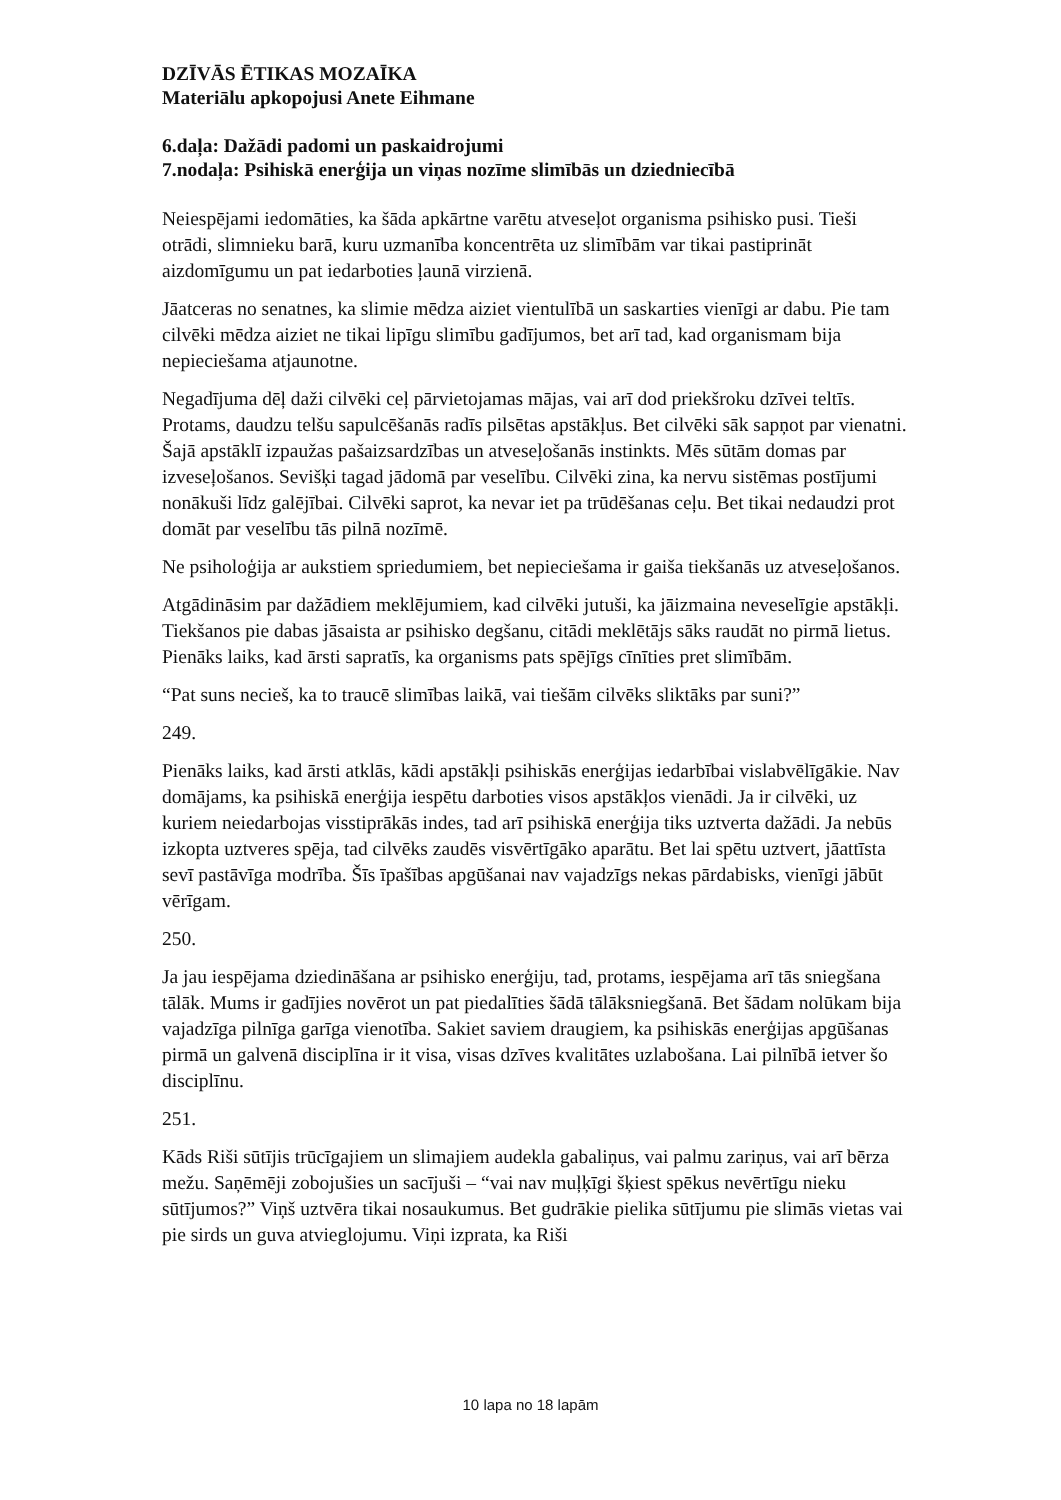DZĪVĀS ĒTIKAS MOZAĪKA
Materiālu apkopojusi Anete Eihmane
6.daļa: Dažādi padomi un paskaidrojumi
7.nodaļa: Psihiskā enerģija un viņas nozīme slimībās un dziedniecībā
Neiespējami iedomāties, ka šāda apkārtne varētu atveseļot organisma psihisko pusi. Tieši otrādi, slimnieku barā, kuru uzmanība koncentrēta uz slimībām var tikai pastiprināt aizdomīgumu un pat iedarboties ļaunā virzienā.
Jāatceras no senatnes, ka slimie mēdza aiziet vientulībā un saskarties vienīgi ar dabu. Pie tam cilvēki mēdza aiziet ne tikai lipīgu slimību gadījumos, bet arī tad, kad organismam bija nepieciešama atjaunotne.
Negadījuma dēļ daži cilvēki ceļ pārvietojamas mājas, vai arī dod priekšroku dzīvei teltīs. Protams, daudzu telšu sapulcēšanās radīs pilsētas apstākļus. Bet cilvēki sāk sapņot par vienatni. Šajā apstāklī izpaužas pašaizsardzības un atveseļošanās instinkts. Mēs sūtām domas par izveseļošanos. Sevišķi tagad jādomā par veselību. Cilvēki zina, ka nervu sistēmas postījumi nonākuši līdz galējībai. Cilvēki saprot, ka nevar iet pa trūdēšanas ceļu. Bet tikai nedaudzi prot domāt par veselību tās pilnā nozīmē.
Ne psiholoģija ar aukstiem spriedumiem, bet nepieciešama ir gaiša tiekšanās uz atveseļošanos.
Atgādināsim par dažādiem meklējumiem, kad cilvēki jutuši, ka jāizmaina neveselīgie apstākļi. Tiekšanos pie dabas jāsaista ar psihisko degšanu, citādi meklētājs sāks raudāt no pirmā lietus. Pienāks laiks, kad ārsti sapratīs, ka organisms pats spējīgs cīnīties pret slimībām.
“Pat suns necieš, ka to traucē slimības laikā, vai tiešām cilvēks sliktāks par suni?”
249.
Pienāks laiks, kad ārsti atklās, kādi apstākļi psihiskās enerģijas iedarbībai vislabvēlīgākie. Nav domājams, ka psihiskā enerģija iespētu darboties visos apstākļos vienādi. Ja ir cilvēki, uz kuriem neiedarbojas visstiprākās indes, tad arī psihiskā enerģija tiks uztverta dažādi. Ja nebūs izkopta uztveres spēja, tad cilvēks zaudēs visvērtīgāko aparātu. Bet lai spētu uztvert, jāattīsta sevī pastāvīga modrība. Šīs īpašības apgūšanai nav vajadzīgs nekas pārdabisks, vienīgi jābūt vērīgam.
250.
Ja jau iespējama dziedināšana ar psihisko enerģiju, tad, protams, iespējama arī tās sniegšana tālāk. Mums ir gadījies novērot un pat piedalīties šādā tālāksniegšanā. Bet šādam nolūkam bija vajadzīga pilnīga garīga vienotība. Sakiet saviem draugiem, ka psihiskās enerģijas apgūšanas pirmā un galvenā disciplīna ir it visa, visas dzīves kvalitātes uzlabošana. Lai pilnībā ietver šo disciplīnu.
251.
Kāds Riši sūtījis trūcīgajiem un slimajiem audekla gabaliņus, vai palmu zariņus, vai arī bērza mežu. Saņēmēji zobojušies un sacījuši – “vai nav muļķīgi šķiest spēkus nevērtīgu nieku sūtījumos?” Viņš uztvēra tikai nosaukumus. Bet gudrākie pielika sūtījumu pie slimās vietas vai pie sirds un guva atvieglojumu. Viņi izprata, ka Riši
10 lapa no 18 lapām